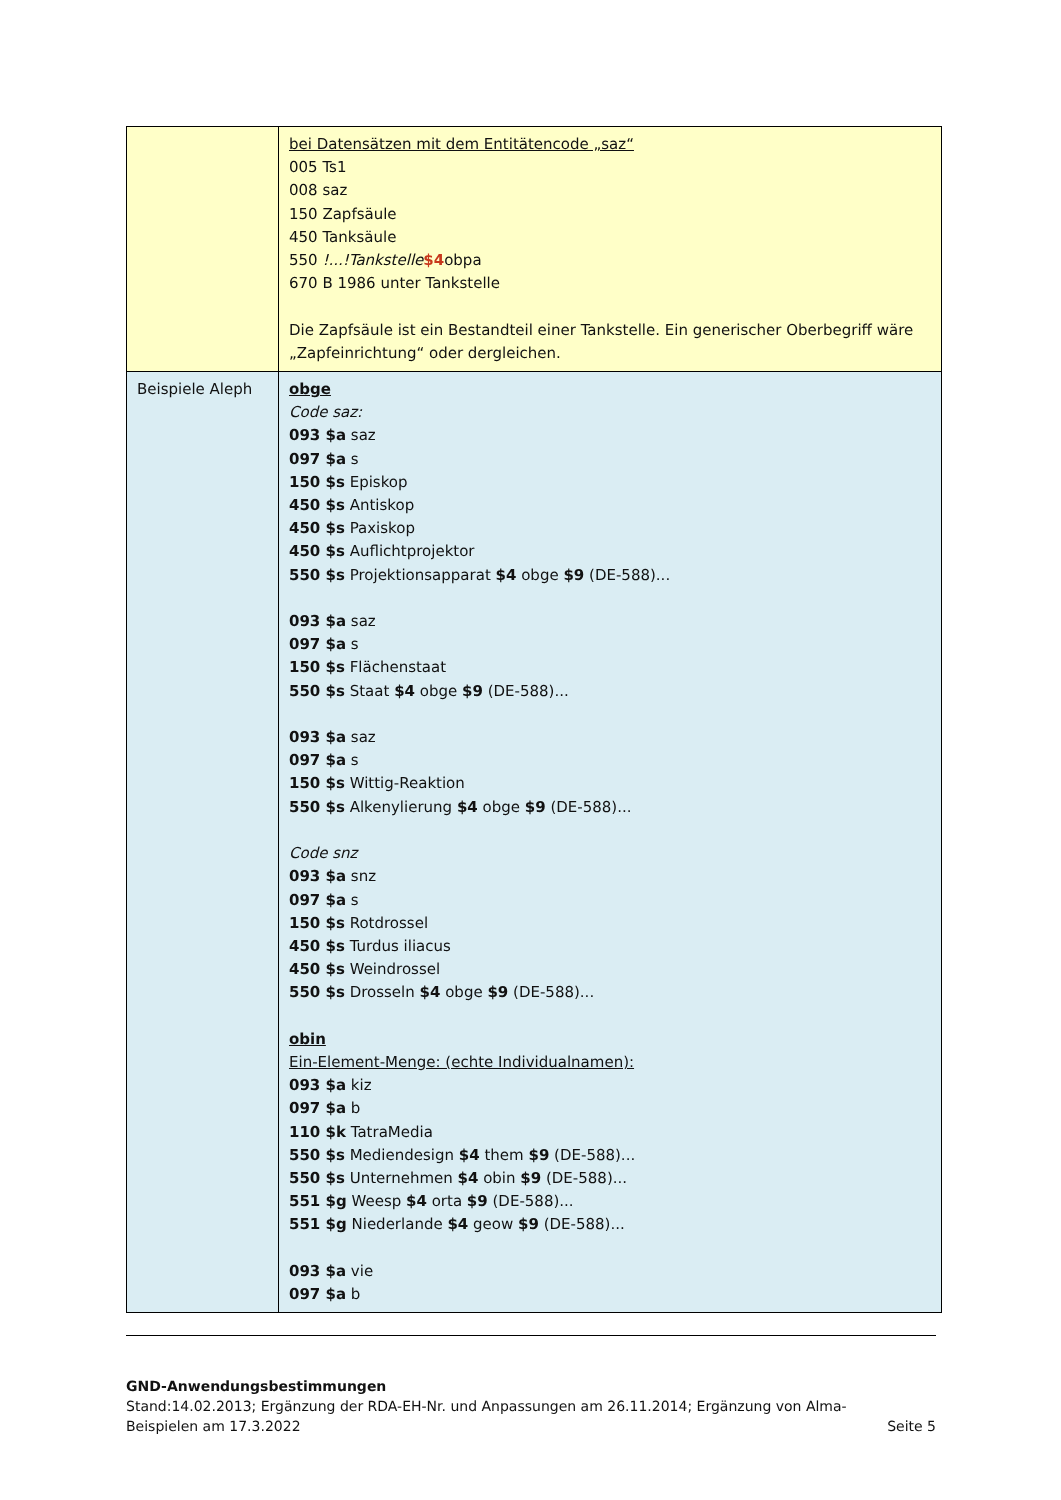| | bei Datensätzen mit dem Entitätencode „saz“ 005 Ts1 008 saz 150 Zapfsäule 450 Tanksäule 550 !...!Tankstelle $4 obpa 670 B 1986 unter Tankstelle Die Zapfsäule ist ein Bestandteil einer Tankstelle. Ein generischer Oberbegriff wäre „Zapfeinrichtung“ oder dergleichen. |
| Beispiele Aleph | obge Code saz: 093 $a saz 097 $a s 150 $s Episkop 450 $s Antiskop 450 $s Paxiskop 450 $s Auflichtprojektor 550 $s Projektionsapparat $4 obge $9 (DE-588)... 093 $a saz 097 $a s 150 $s Flächenstaat 550 $s Staat $4 obge $9 (DE-588)... 093 $a saz 097 $a s 150 $s Wittig-Reaktion 550 $s Alkenylierung $4 obge $9 (DE-588)... Code snz 093 $a snz 097 $a s 150 $s Rotdrossel 450 $s Turdus iliacus 450 $s Weindrossel 550 $s Drosseln $4 obge $9 (DE-588)... obin Ein-Element-Menge: (echte Individualnamen): 093 $a kiz 097 $a b 110 $k TatraMedia 550 $s Mediendesign $4 them $9 (DE-588)... 550 $s Unternehmen $4 obin $9 (DE-588)... 551 $g Weesp $4 orta $9 (DE-588)... 551 $g Niederlande $4 geow $9 (DE-588)... 093 $a vie 097 $a b |
GND-Anwendungsbestimmungen
Stand:14.02.2013; Ergänzung der RDA-EH-Nr. und Anpassungen am 26.11.2014; Ergänzung von Alma-
Beispielen am 17.3.2022 Seite 5